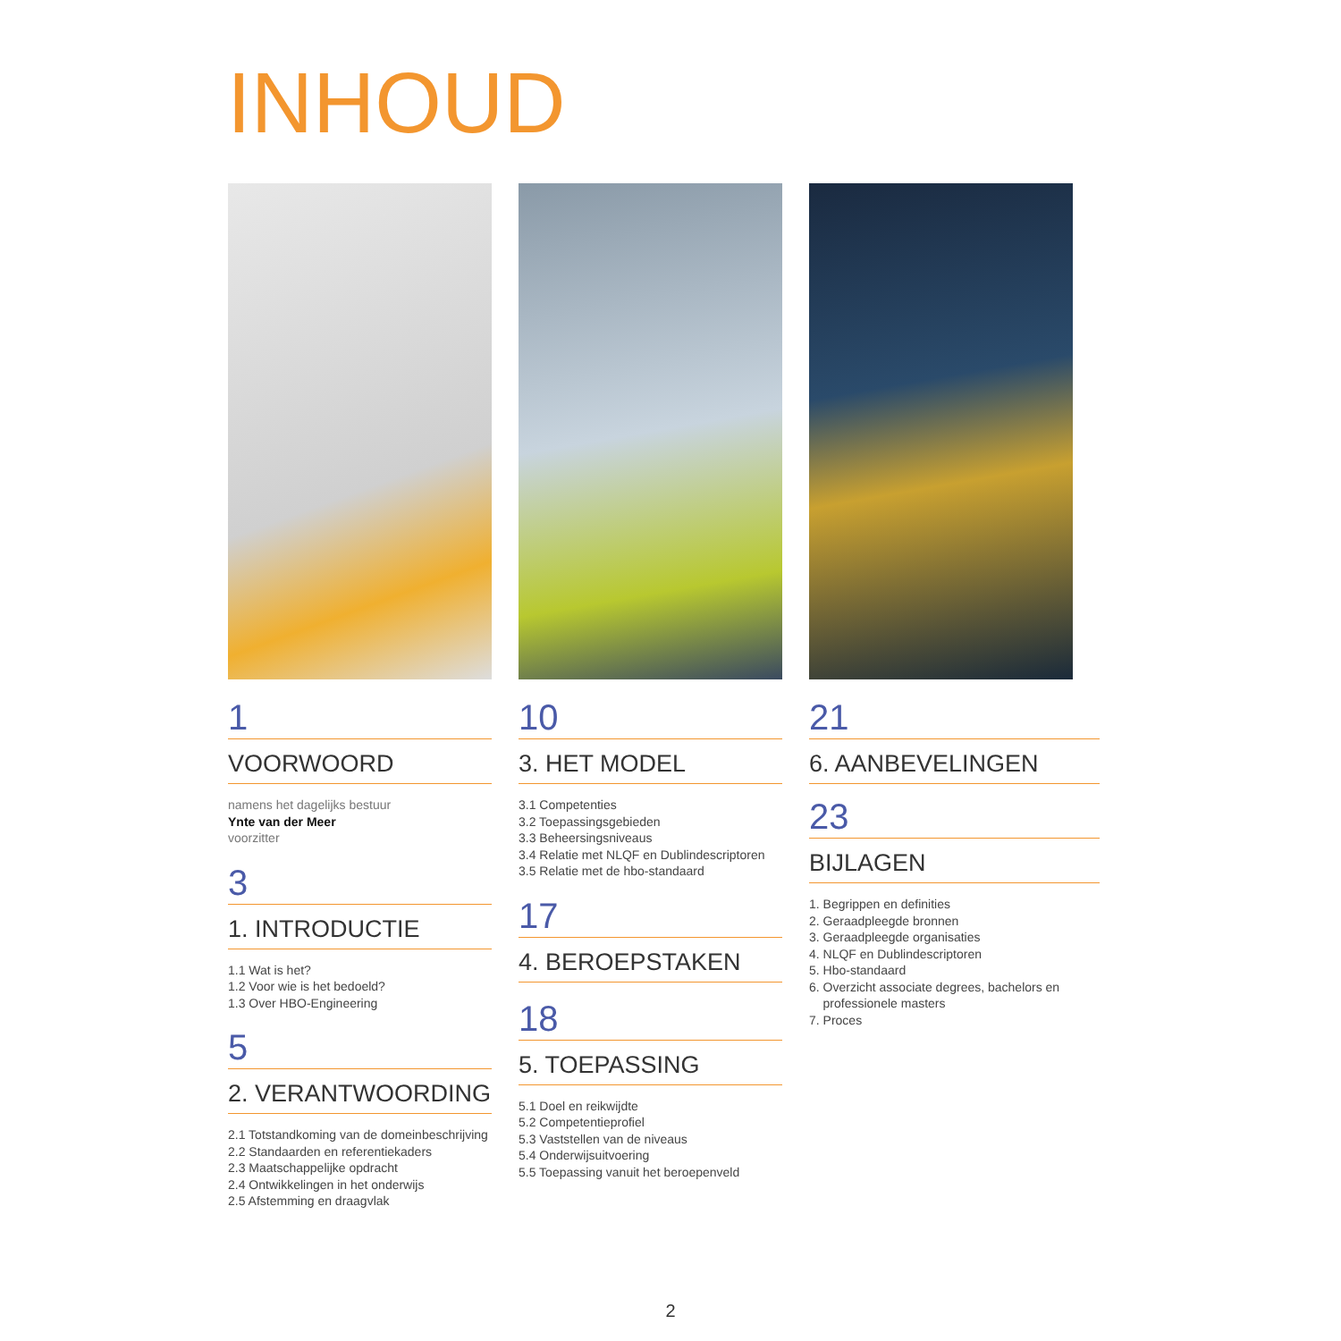INHOUD
1
VOORWOORD
namens het dagelijks bestuur
Ynte van der Meer
voorzitter
3
1. INTRODUCTIE
1.1 Wat is het?
1.2 Voor wie is het bedoeld?
1.3 Over HBO-Engineering
5
2. VERANTWOORDING
2.1 Totstandkoming van de domeinbeschrijving
2.2 Standaarden en referentiekaders
2.3 Maatschappelijke opdracht
2.4 Ontwikkelingen in het onderwijs
2.5 Afstemming en draagvlak
10
3. HET MODEL
3.1 Competenties
3.2 Toepassingsgebieden
3.3 Beheersingsniveaus
3.4 Relatie met NLQF en Dublindescriptoren
3.5 Relatie met de hbo-standaard
17
4. BEROEPSTAKEN
18
5. TOEPASSING
5.1 Doel en reikwijdte
5.2 Competentieprofiel
5.3 Vaststellen van de niveaus
5.4 Onderwijsuitvoering
5.5 Toepassing vanuit het beroepenveld
21
6. AANBEVELINGEN
23
BIJLAGEN
1. Begrippen en definities
2. Geraadpleegde bronnen
3. Geraadpleegde organisaties
4. NLQF en Dublindescriptoren
5. Hbo-standaard
6. Overzicht associate degrees, bachelors en
professionele masters
7. Proces
2